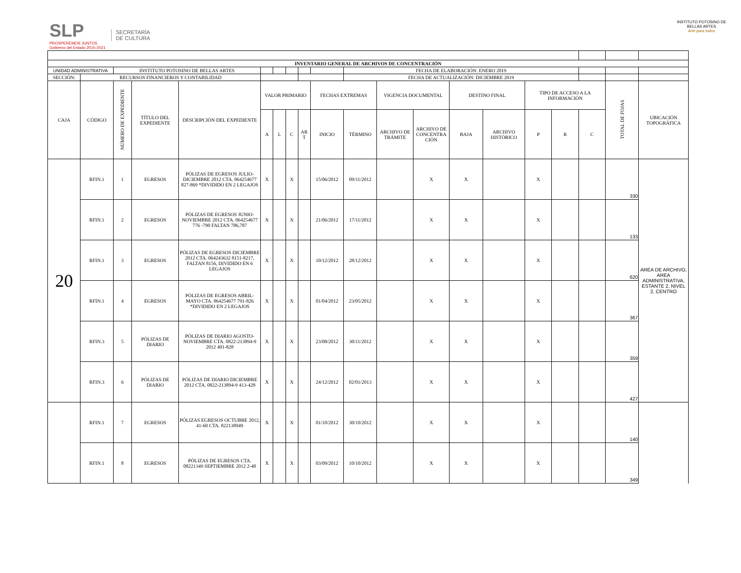SLP
PROSPEREMOS JUNTOS
Gobierno del Estado 2015-2021
SECRETARÍA
DE CULTURA
INSTITUTO POTOSINO DE
BELLAS ARTES
Arte para todos
| INVENTARIO GENERAL DE ARCHIVOS DE CONCENTRACIÓN | | | | | | | | | | | | | | | | | | | |
| UNIDAD ADMINISTRATIVA | | INSTITUTO POTOSINO DE BELLAS ARTES | | | | | | | | FECHA DE ELABORACIÓN: ENERO 2019 | | | | | | | | | |
| SECCIÓN: | RECURSOS FINANCIEROS Y CONTABILIDAD | | | | | | | | | FECHA DE ACTUALIZACIÓN: DICIEMBRE 2019 | | | | | | | | | |
| CAJA | CÓDIGO | NÚMERO DE EXPEDIENTE | TÍTULO DEL EXPEDIENTE | DESCRIPCIÓN DEL EXPEDIENTE | VALOR PRIMARIO | | | | FECHAS EXTREMAS | | VIGENCIA DOCUMENTAL | | DESTINO FINAL | | TIPO DE ACCESO A LA INFORMACIÓN | | | TOTAL DE FOJAS | UBICACIÓN TOPOGRÁFICA |
| | | | | | A | L | C | AR T | INICIO | TÉRMINO | ARCHIVO DE TRÁMITE | ARCHIVO DE CONCENTRA CIÓN | BAJA | ARCHIVO HISTÓRICO | P | R | C | | |
| 20 | RFIN.1 | 1 | EGRESOS | PÓLIZAS DE EGRESOS JULIO-DICIEMBRE 2012 CTA. 064254677 827-869 *DIVIDIDO EN 2 LEGAJOS | X | | X | | 15/06/2012 | 09/11/2012 | | X | X | | X | | | 330 | AREA DE ARCHIVO, AREA ADMINISTRATIVA, ESTANTE 2, NIVEL 2, CENTRO |
| | RFIN.1 | 2 | EGRESOS | PÓLIZAS DE EGRESOS JUNIO-NOVIEMBRE 2012 CTA. 064254677 776 -790 FALTAN 786,787 | X | | X | | 21/06/2012 | 17/11/2012 | | X | X | | X | | | 133 | |
| | RFIN.1 | 3 | EGRESOS | PÓLIZAS DE EGRESOS DICIEMBRE 2012 CTA. 064243632 8151-8217, FALTAN 8156, DIVIDIDO EN 6 LEGAJOS | X | | X | | 10/12/2012 | 28/12/2012 | | X | X | | X | | | 620 | |
| | RFIN.1 | 4 | EGRESOS | PÓLIZAS DE EGRESOS ABRIL-MAYO CTA. 064254677 791-826 *DIVIDIDO EN 2 LEGAJOS | X | | X | | 01/04/2012 | 23/05/2012 | | X | X | | X | | | 367 | |
| | RFIN.3 | 5 | PÓLIZAS DE DIARIO | PÓLIZAS DE DIARIO AGOSTO-NOVIEMBRE CTA. 0822-213894-9 2012 401-828 | X | | X | | 23/08/2012 | 30/11/2012 | | X | X | | X | | | 359 | |
| | RFIN.3 | 6 | PÓLIZAS DE DIARIO | PÓLIZAS DE DIARIO DICIEMBRE 2012 CTA. 0822-213894-9 413-428 | X | | X | | 24/12/2012 | 02/01/2013 | | X | X | | X | | | 427 | |
| | RFIN.1 | 7 | EGRESOS | PÓLIZAS EGRESOS OCTUBRE 2012, 41-60 CTA. 822138949 | X | | X | | 01/10/2012 | 30/10/2012 | | X | X | | X | | | 140 | |
| | RFIN.1 | 8 | EGRESOS | PÓLIZAS DE EGRESOS CTA. 08221349 SEPTIEMBRE 2012 2-40 | X | | X | | 03/09/2012 | 10/10/2012 | | X | X | | X | | | 349 | |